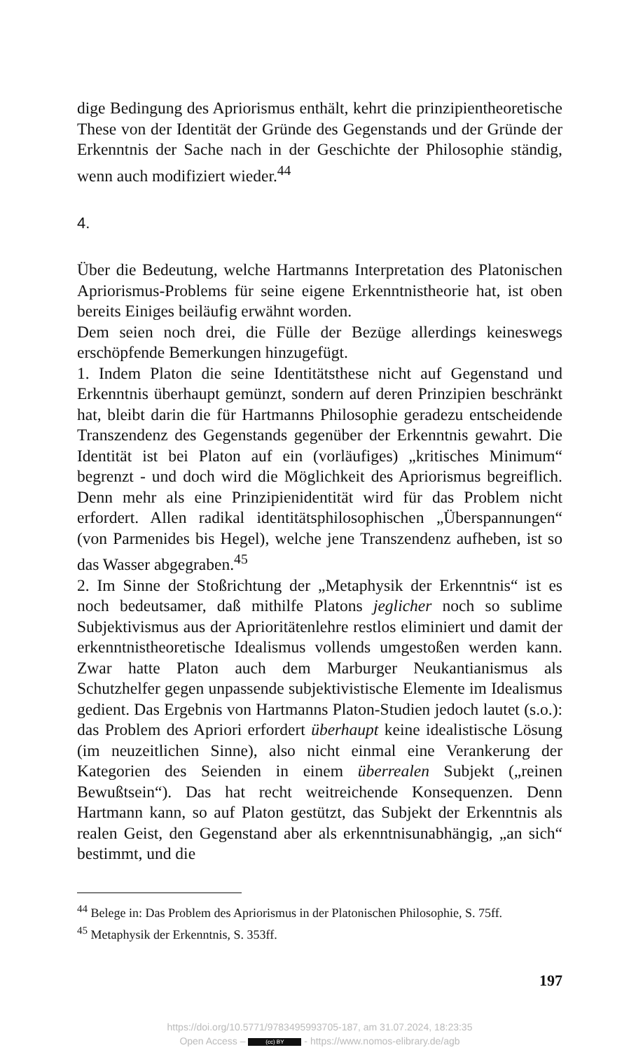dige Bedingung des Apriorismus enthält, kehrt die prinzipientheoretische These von der Identität der Gründe des Gegenstands und der Gründe der Erkenntnis der Sache nach in der Geschichte der Philosophie ständig, wenn auch modifiziert wieder.<sup>44</sup>
4.
Über die Bedeutung, welche Hartmanns Interpretation des Platonischen Apriorismus-Problems für seine eigene Erkenntnistheorie hat, ist oben bereits Einiges beiläufig erwähnt worden.
Dem seien noch drei, die Fülle der Bezüge allerdings keineswegs erschöpfende Bemerkungen hinzugefügt.
1. Indem Platon die seine Identitätsthese nicht auf Gegenstand und Erkenntnis überhaupt gemünzt, sondern auf deren Prinzipien beschränkt hat, bleibt darin die für Hartmanns Philosophie geradezu entscheidende Transzendenz des Gegenstands gegenüber der Erkenntnis gewahrt. Die Identität ist bei Platon auf ein (vorläufiges) „kritisches Minimum“ begrenzt - und doch wird die Möglichkeit des Apriorismus begreiflich. Denn mehr als eine Prinzipienidentität wird für das Problem nicht erfordert. Allen radikal identitätsphilosophischen „Überspannungen“ (von Parmenides bis Hegel), welche jene Transzendenz aufheben, ist so das Wasser abgegraben.<sup>45</sup>
2. Im Sinne der Stoßrichtung der „Metaphysik der Erkenntnis“ ist es noch bedeutsamer, daß mithilfe Platons jeglicher noch so sublime Subjektivismus aus der Aprioritätenlehre restlos eliminiert und damit der erkenntnistheoretische Idealismus vollends umgestoßen werden kann. Zwar hatte Platon auch dem Marburger Neukantianismus als Schutzhelfer gegen unpassende subjektivistische Elemente im Idealismus gedient. Das Ergebnis von Hartmanns Platon-Studien jedoch lautet (s.o.): das Problem des Apriori erfordert überhaupt keine idealistische Lösung (im neuzeitlichen Sinne), also nicht einmal eine Verankerung der Kategorien des Seienden in einem überrealen Subjekt („reinen Bewußtsein“). Das hat recht weitreichende Konsequenzen. Denn Hartmann kann, so auf Platon gestützt, das Subjekt der Erkenntnis als realen Geist, den Gegenstand aber als erkenntnisunabhängig, „an sich“ bestimmt, und die
<sup>44</sup> Belege in: Das Problem des Apriorismus in der Platonischen Philosophie, S. 75ff.
<sup>45</sup> Metaphysik der Erkenntnis, S. 353ff.
197
https://doi.org/10.5771/9783495993705-187, am 31.07.2024, 18:23:35
Open Access – (cc) BY - https://www.nomos-elibrary.de/agb